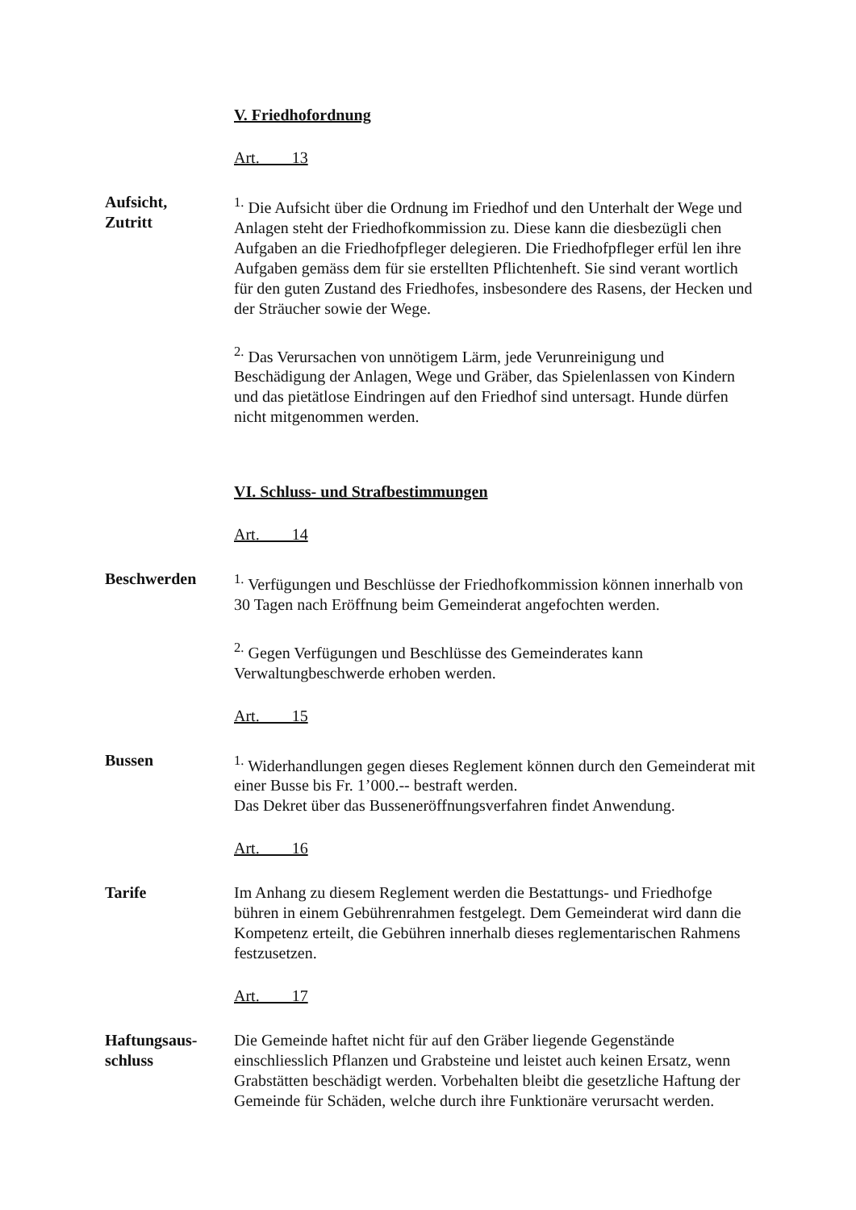V. Friedhofordnung
Art. 13
Aufsicht,
Zutritt
<sup>1.</sup> Die Aufsicht über die Ordnung im Friedhof und den Unterhalt der Wege und Anlagen steht der Friedhofkommission zu. Diese kann die diesbezügli chen Aufgaben an die Friedhofpfleger delegieren. Die Friedhofpfleger erfül len ihre Aufgaben gemäss dem für sie erstellten Pflichtenheft. Sie sind verant wortlich für den guten Zustand des Friedhofes, insbesondere des Rasens, der Hecken und der Sträucher sowie der Wege.
<sup>2.</sup> Das Verursachen von unnötigem Lärm, jede Verunreinigung und Beschädigung der Anlagen, Wege und Gräber, das Spielenlassen von Kindern und das pietätlose Eindringen auf den Friedhof sind untersagt. Hunde dürfen nicht mitgenommen werden.
VI. Schluss- und Strafbestimmungen
Art. 14
Beschwerden <sup>1.</sup> Verfügungen und Beschlüsse der Friedhofkommission können innerhalb von 30 Tagen nach Eröffnung beim Gemeinderat angefochten werden.
<sup>2.</sup> Gegen Verfügungen und Beschlüsse des Gemeinderates kann Verwaltungbeschwerde erhoben werden.
Art. 15
Bussen <sup>1.</sup> Widerhandlungen gegen dieses Reglement können durch den Gemeinderat mit einer Busse bis Fr. 1’000.-- bestraft werden.
Das Dekret über das Busseneröffnungsverfahren findet Anwendung.
Art. 16
Tarife Im Anhang zu diesem Reglement werden die Bestattungs- und Friedhofge bühren in einem Gebührenrahmen festgelegt. Dem Gemeinderat wird dann die Kompetenz erteilt, die Gebühren innerhalb dieses reglementarischen Rahmens festzusetzen.
Art. 17
Haftungsaus-
schluss
Die Gemeinde haftet nicht für auf den Gräber liegende Gegenstände einschliesslich Pflanzen und Grabsteine und leistet auch keinen Ersatz, wenn Grabstätten beschädigt werden. Vorbehalten bleibt die gesetzliche Haftung der Gemeinde für Schäden, welche durch ihre Funktionäre verursacht werden.